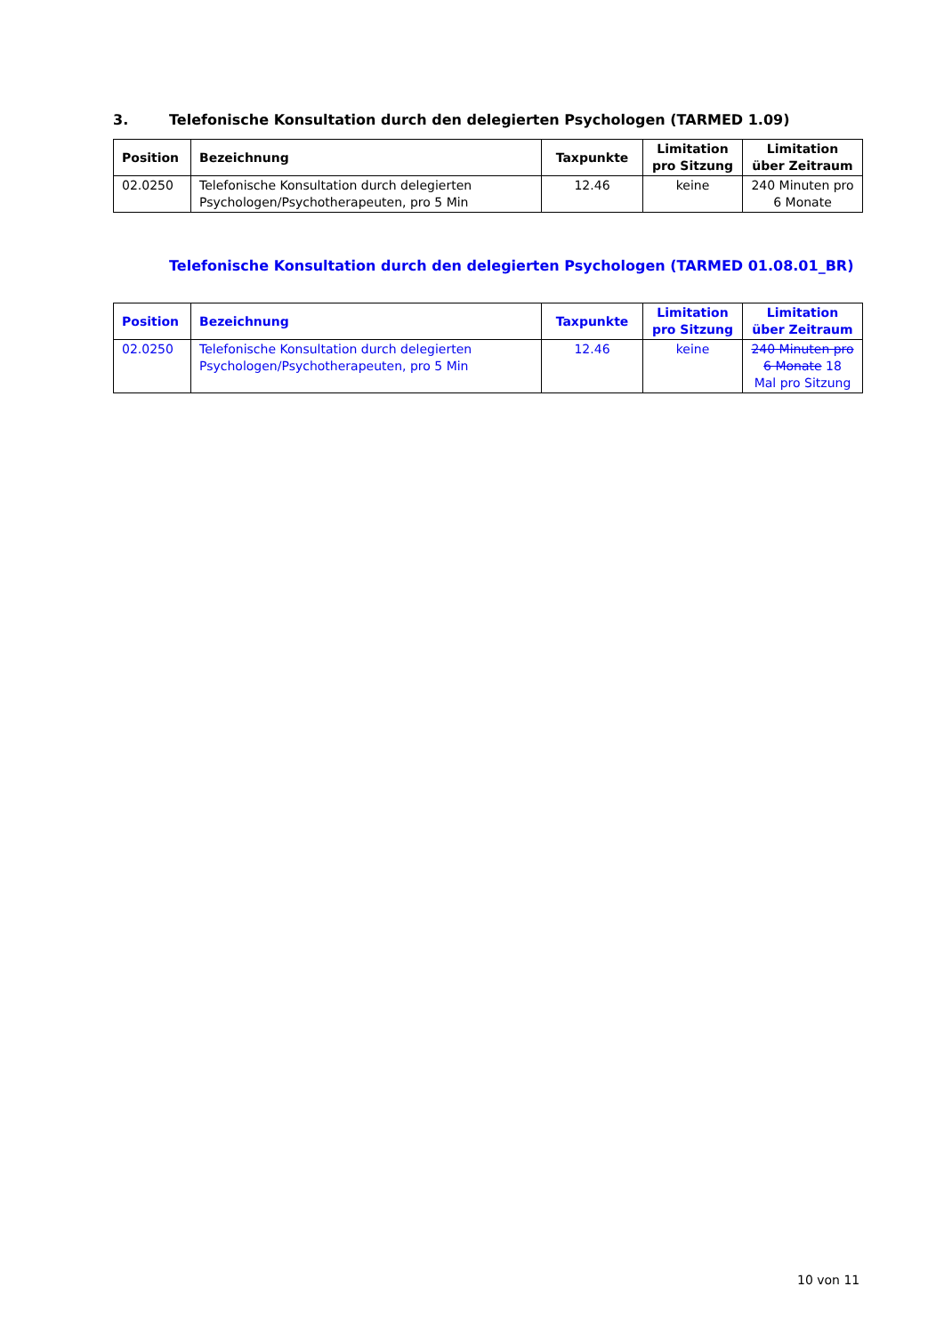3. Telefonische Konsultation durch den delegierten Psychologen (TARMED 1.09)
| Position | Bezeichnung | Taxpunkte | Limitation pro Sitzung | Limitation über Zeitraum |
| --- | --- | --- | --- | --- |
| 02.0250 | Telefonische Konsultation durch delegierten Psychologen/Psychotherapeuten, pro 5 Min | 12.46 | keine | 240 Minuten pro 6 Monate |
Telefonische Konsultation durch den delegierten Psychologen (TARMED 01.08.01_BR)
| Position | Bezeichnung | Taxpunkte | Limitation pro Sitzung | Limitation über Zeitraum |
| --- | --- | --- | --- | --- |
| 02.0250 | Telefonische Konsultation durch delegierten Psychologen/Psychotherapeuten, pro 5 Min | 12.46 | keine | 240 Minuten pro 6 Monate 18 Mal pro Sitzung |
10 von 11